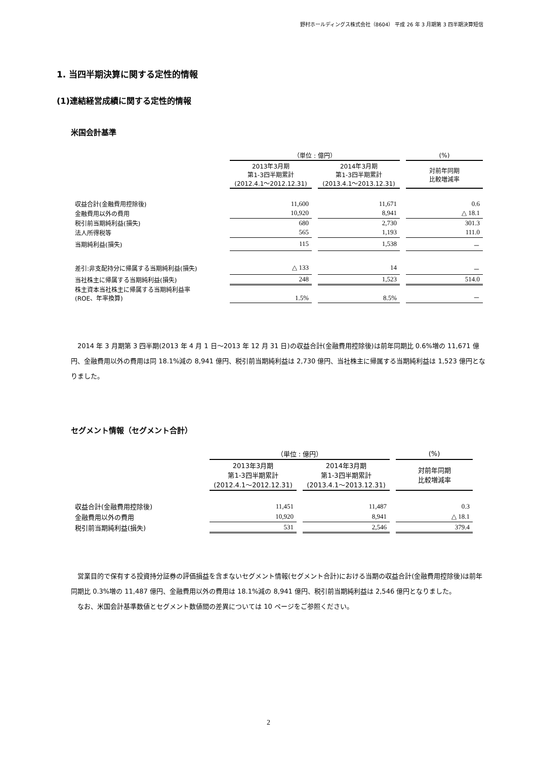野村ホールディングス株式会社（8604） 平成 26 年 3 月期第 3 四半期決算短信
1. 当四半期決算に関する定性的情報
(1)連結経営成績に関する定性的情報
米国会計基準
| | （単位 : 億円） | | | | (%) |
| | 2013年3月期 第1-3四半期累計 (2012.4.1～2012.12.31) | | 2014年3月期 第1-3四半期累計 (2013.4.1～2013.12.31) | | 対前年同期 比較増減率 |
| 収益合計(金融費用控除後) | 11,600 | | 11,671 | | 0.6 |
| 金融費用以外の費用 | 10,920 | | 8,941 | | △ 18.1 |
| 税引前当期純利益(損失) | 680 | | 2,730 | | 301.3 |
| 法人所得税等 | 565 | | 1,193 | | 111.0 |
| 当期純利益(損失) | 115 | | 1,538 | | － |
| 差引:非支配持分に帰属する当期純利益(損失) | △ 133 | | 14 | | － |
| 当社株主に帰属する当期純利益(損失) | 248 | | 1,523 | | 514.0 |
| 株主資本当社株主に帰属する当期純利益率 (ROE、年率換算) | 1.5% | | 8.5% | | － |
2014 年 3 月期第 3 四半期(2013 年 4 月 1 日～2013 年 12 月 31 日)の収益合計(金融費用控除後)は前年同期比 0.6%増の 11,671 億円、金融費用以外の費用は同 18.1%減の 8,941 億円、税引前当期純利益は 2,730 億円、当社株主に帰属する当期純利益は 1,523 億円となりました。
セグメント情報（セグメント合計）
| | （単位 : 億円） | | | | (%) |
| | 2013年3月期 第1-3四半期累計 (2012.4.1～2012.12.31) | | 2014年3月期 第1-3四半期累計 (2013.4.1～2013.12.31) | | 対前年同期 比較増減率 |
| 収益合計(金融費用控除後) | 11,451 | | 11,487 | | 0.3 |
| 金融費用以外の費用 | 10,920 | | 8,941 | | △ 18.1 |
| 税引前当期純利益(損失) | 531 | | 2,546 | | 379.4 |
営業目的で保有する投資持分証券の評価損益を含まないセグメント情報(セグメント合計)における当期の収益合計(金融費用控除後)は前年同期比 0.3%増の 11,487 億円、金融費用以外の費用は 18.1%減の 8,941 億円、税引前当期純利益は 2,546 億円となりました。
なお、米国会計基準数値とセグメント数値間の差異については 10 ページをご参照ください。
2